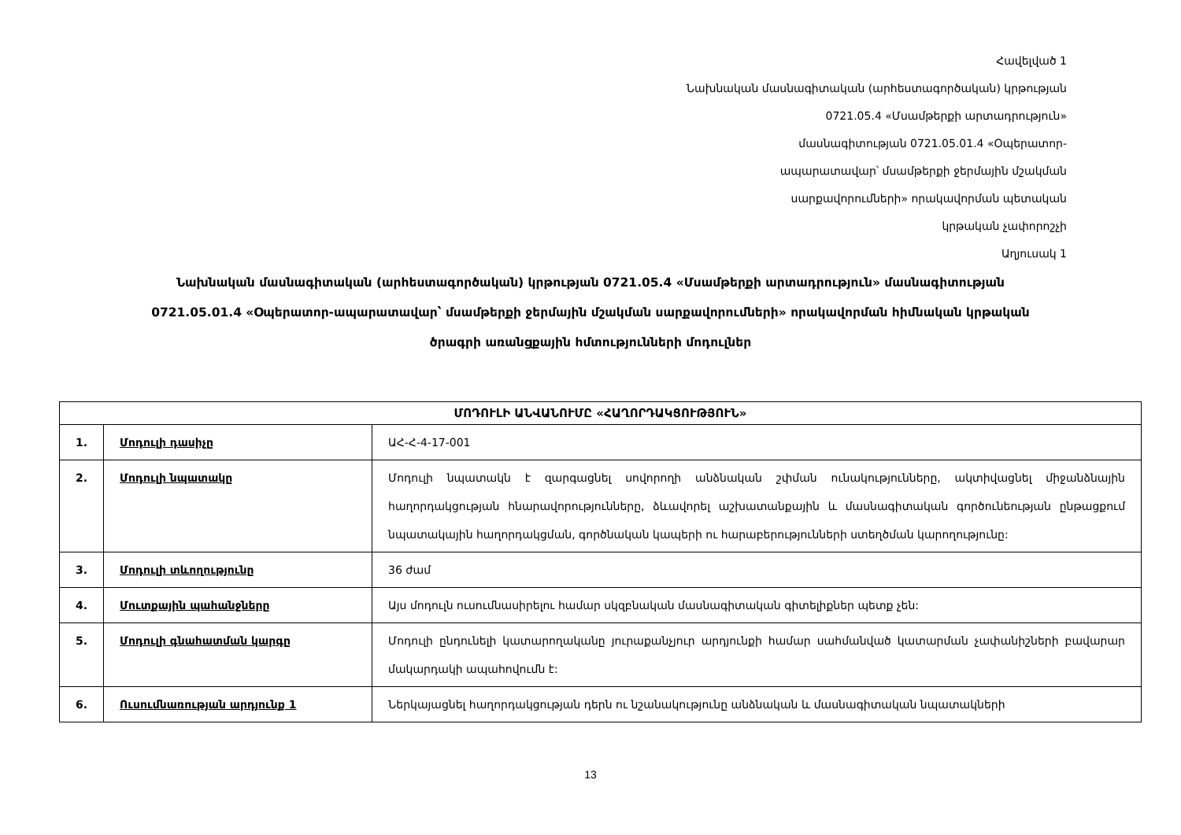Հավելված 1
Նախնական մասնագիտական (արհեստագործական) կրթության
0721.05.4 «Մսամթերքի արտադրություն»
մասնագիտության 0721.05.01.4 «Օպերատոր-
ապարատավար՝ մսամթերքի ջերմային մշակման
սարքավորումների» որակավորման պետական
կրթական չափորոշչի
Աղյուսակ 1
Նախնական մասնագիտական (արհեստագործական) կրթության 0721.05.4 «Մսամթերքի արտադրություն» մասնագիտության
0721.05.01.4 «Օպերատոր-ապարատավար՝ մսամթերքի ջերմային մշակման սարքավորումների» որակավորման հիմնական կրթական
ծրագրի առանցքային հմտությունների մոդուլներ
| ՄՈԴՈՒԼԻ ԱՆՎԱՆՈՒՄԸ «ՀԱՂՈՐԴԱԿՑՈՒԹՅՈՒՆ» | | |
| --- | --- | --- |
| 1. | Մոդուլի դասիչը | ԱՀ-Հ-4-17-001 |
| 2. | Մոդուլի նպատակը | Մոդուլի նպատակն է զարգացնել սովորողի անձնական շփման ունակությունները, ակտիվացնել միջանձնային հաղորդակցության հնարավորությունները, ձևավորել աշխատանքային և մասնագիտական գործունեության ընթացքում նպատակային հաղորդակցման, գործնական կապերի ու հարաբերությունների ստեղծման կարողությունը: |
| 3. | Մոդուլի տևողությունը | 36 ժամ |
| 4. | Մուտքային պահանջները | Այս մոդուլն ուսումնասիրելու համար սկզբնական մասնագիտական գիտելիքներ պետք չեն: |
| 5. | Մոդուլի գնահատման կարգը | Մոդուլի ընդունելի կատարողականը յուրաքանչյուր արդյունքի համար սահմանված կատարման չափանիշների բավարար մակարդակի ապահովումն է: |
| 6. | Ուսումնառության արդյունք 1 | Ներկայացնել հաղորդակցության դերն ու նշանակությունը անձնական և մասնագիտական նպատակների |
13